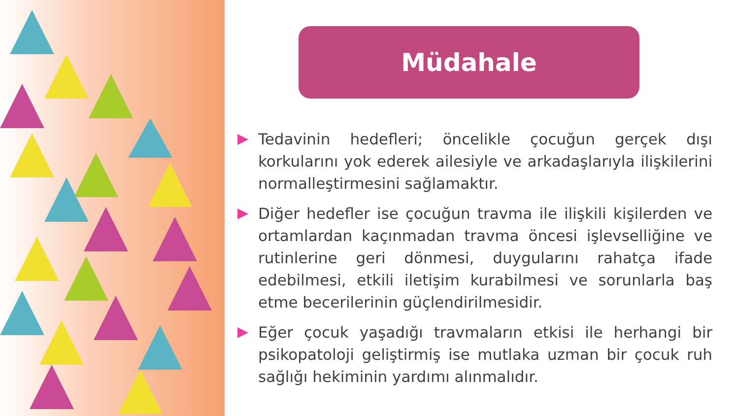Müdahale
Tedavinin hedefleri; öncelikle çocuğun gerçek dışı korkularını yok ederek ailesiyle ve arkadaşlarıyla ilişkilerini normalleştirmesini sağlamaktır.
Diğer hedefler ise çocuğun travma ile ilişkili kişilerden ve ortamlardan kaçınmadan travma öncesi işlevselliğine ve rutinlerine geri dönmesi, duygularını rahatça ifade edebilmesi, etkili iletişim kurabilmesi ve sorunlarla baş etme becerilerinin güçlendirilmesidir.
Eğer çocuk yaşadığı travmaların etkisi ile herhangi bir psikopatoloji geliştirmiş ise mutlaka uzman bir çocuk ruh sağlığı hekiminin yardımı alınmalıdır.